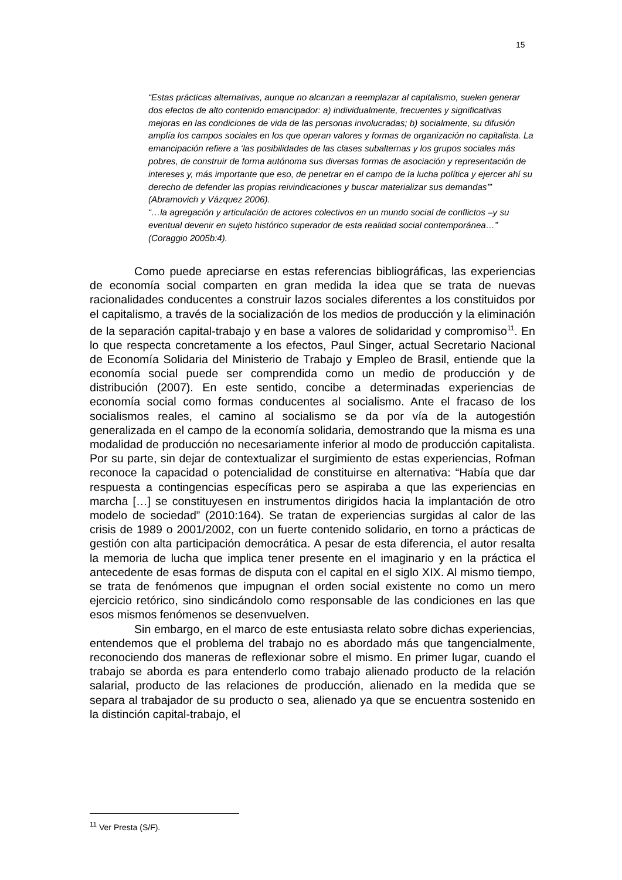15
“Estas prácticas alternativas, aunque no alcanzan a reemplazar al capitalismo, suelen generar dos efectos de alto contenido emancipador: a) individualmente, frecuentes y significativas mejoras en las condiciones de vida de las personas involucradas; b) socialmente, su difusión amplía los campos sociales en los que operan valores y formas de organización no capitalista. La emancipación refiere a ‘las posibilidades de las clases subalternas y los grupos sociales más pobres, de construir de forma autónoma sus diversas formas de asociación y representación de intereses y, más importante que eso, de penetrar en el campo de la lucha política y ejercer ahí su derecho de defender las propias reivindicaciones y buscar materializar sus demandas’” (Abramovich y Vázquez 2006).
“…la agregación y articulación de actores colectivos en un mundo social de conflictos –y su eventual devenir en sujeto histórico superador de esta realidad social contemporánea…” (Coraggio 2005b:4).
Como puede apreciarse en estas referencias bibliográficas, las experiencias de economía social comparten en gran medida la idea que se trata de nuevas racionalidades conducentes a construir lazos sociales diferentes a los constituidos por el capitalismo, a través de la socialización de los medios de producción y la eliminación de la separación capital-trabajo y en base a valores de solidaridad y compromiso<sup>11</sup>. En lo que respecta concretamente a los efectos, Paul Singer, actual Secretario Nacional de Economía Solidaria del Ministerio de Trabajo y Empleo de Brasil, entiende que la economía social puede ser comprendida como un medio de producción y de distribución (2007). En este sentido, concibe a determinadas experiencias de economía social como formas conducentes al socialismo. Ante el fracaso de los socialismos reales, el camino al socialismo se da por vía de la autogestión generalizada en el campo de la economía solidaria, demostrando que la misma es una modalidad de producción no necesariamente inferior al modo de producción capitalista. Por su parte, sin dejar de contextualizar el surgimiento de estas experiencias, Rofman reconoce la capacidad o potencialidad de constituirse en alternativa: “Había que dar respuesta a contingencias específicas pero se aspiraba a que las experiencias en marcha […] se constituyesen en instrumentos dirigidos hacia la implantación de otro modelo de sociedad” (2010:164). Se tratan de experiencias surgidas al calor de las crisis de 1989 o 2001/2002, con un fuerte contenido solidario, en torno a prácticas de gestión con alta participación democrática. A pesar de esta diferencia, el autor resalta la memoria de lucha que implica tener presente en el imaginario y en la práctica el antecedente de esas formas de disputa con el capital en el siglo XIX. Al mismo tiempo, se trata de fenómenos que impugnan el orden social existente no como un mero ejercicio retórico, sino sindicándolo como responsable de las condiciones en las que esos mismos fenómenos se desenvuelven.
Sin embargo, en el marco de este entusiasta relato sobre dichas experiencias, entendemos que el problema del trabajo no es abordado más que tangencialmente, reconociendo dos maneras de reflexionar sobre el mismo. En primer lugar, cuando el trabajo se aborda es para entenderlo como trabajo alienado producto de la relación salarial, producto de las relaciones de producción, alienado en la medida que se separa al trabajador de su producto o sea, alienado ya que se encuentra sostenido en la distinción capital-trabajo, el
<sup>11</sup> Ver Presta (S/F).